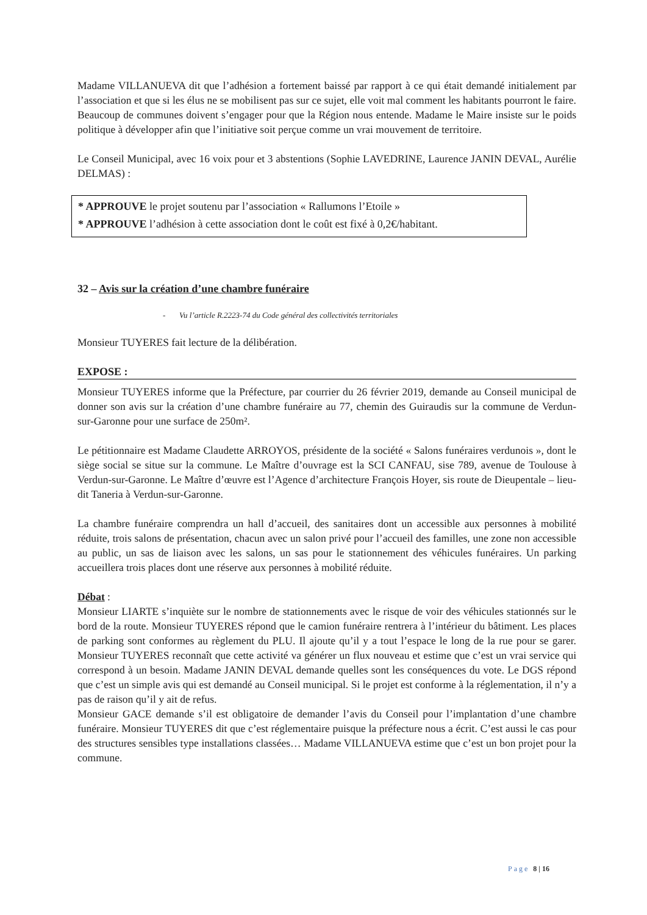Madame VILLANUEVA dit que l’adhésion a fortement baissé par rapport à ce qui était demandé initialement par l’association et que si les élus ne se mobilisent pas sur ce sujet, elle voit mal comment les habitants pourront le faire. Beaucoup de communes doivent s’engager pour que la Région nous entende. Madame le Maire insiste sur le poids politique à développer afin que l’initiative soit perçue comme un vrai mouvement de territoire.
Le Conseil Municipal, avec 16 voix pour et 3 abstentions (Sophie LAVEDRINE, Laurence JANIN DEVAL, Aurélie DELMAS) :
* APPROUVE le projet soutenu par l’association « Rallumons l’Etoile »
* APPROUVE l’adhésion à cette association dont le coût est fixé à 0,2€/habitant.
32 – Avis sur la création d’une chambre funéraire
- Vu l’article R.2223-74 du Code général des collectivités territoriales
Monsieur TUYERES fait lecture de la délibération.
EXPOSE :
Monsieur TUYERES informe que la Préfecture, par courrier du 26 février 2019, demande au Conseil municipal de donner son avis sur la création d’une chambre funéraire au 77, chemin des Guiraudis sur la commune de Verdun-sur-Garonne pour une surface de 250m².
Le pétitionnaire est Madame Claudette ARROYOS, présidente de la société « Salons funéraires verdunois », dont le siège social se situe sur la commune. Le Maître d’ouvrage est la SCI CANFAU, sise 789, avenue de Toulouse à Verdun-sur-Garonne. Le Maître d’œuvre est l’Agence d’architecture François Hoyer, sis route de Dieupentale – lieu-dit Taneria à Verdun-sur-Garonne.
La chambre funéraire comprendra un hall d’accueil, des sanitaires dont un accessible aux personnes à mobilité réduite, trois salons de présentation, chacun avec un salon privé pour l’accueil des familles, une zone non accessible au public, un sas de liaison avec les salons, un sas pour le stationnement des véhicules funéraires. Un parking accueillera trois places dont une réserve aux personnes à mobilité réduite.
Débat :
Monsieur LIARTE s’inquiète sur le nombre de stationnements avec le risque de voir des véhicules stationnés sur le bord de la route. Monsieur TUYERES répond que le camion funéraire rentrera à l’intérieur du bâtiment. Les places de parking sont conformes au règlement du PLU. Il ajoute qu’il y a tout l’espace le long de la rue pour se garer. Monsieur TUYERES reconnaît que cette activité va générer un flux nouveau et estime que c’est un vrai service qui correspond à un besoin. Madame JANIN DEVAL demande quelles sont les conséquences du vote. Le DGS répond que c’est un simple avis qui est demandé au Conseil municipal. Si le projet est conforme à la réglementation, il n’y a pas de raison qu’il y ait de refus.
Monsieur GACE demande s’il est obligatoire de demander l’avis du Conseil pour l’implantation d’une chambre funéraire. Monsieur TUYERES dit que c’est réglementaire puisque la préfecture nous a écrit. C’est aussi le cas pour des structures sensibles type installations classées… Madame VILLANUEVA estime que c’est un bon projet pour la commune.
Page 8 | 16